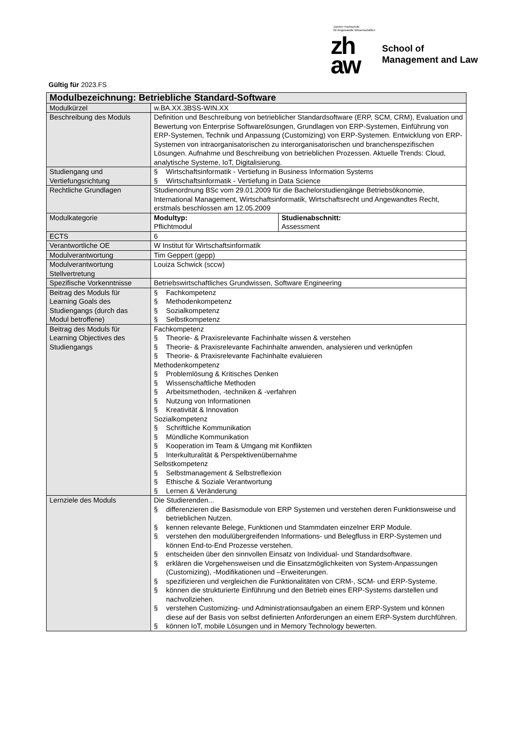Gültig für 2023.FS
Zürcher Hochschule
für Angewandte Wissenschaften
zh
aw
School of
Management and Law
| Modulbezeichnung: Betriebliche Standard-Software | | |
| --- | --- | --- |
| Modulkürzel | w.BA.XX.3BSS-WIN.XX | |
| Beschreibung des Moduls | Definition und Beschreibung von betrieblicher Standardsoftware (ERP, SCM, CRM), Evaluation und Bewertung von Enterprise Softwarelösungen, Grundlagen von ERP-Systemen, Einführung von ERP-Systemen, Technik und Anpassung (Customizing) von ERP-Systemen. Entwicklung von ERP-Systemen von intraorganisatorischen zu interorganisatorischen und branchenspezifischen Lösungen. Aufnahme und Beschreibung von betrieblichen Prozessen. Aktuelle Trends: Cloud, analytische Systeme, IoT, Digitalisierung. | |
| Studiengang und Vertiefungsrichtung | § Wirtschaftsinformatik - Vertiefung in Business Information Systems § Wirtschaftsinformatik - Vertiefung in Data Science | |
| Rechtliche Grundlagen | Studienordnung BSc vom 29.01.2009 für die Bachelorstudiengänge Betriebsökonomie, International Management, Wirtschaftsinformatik, Wirtschaftsrecht und Angewandtes Recht, erstmals beschlossen am 12.05.2009 | |
| Modulkategorie | Modultyp: Pflichtmodul | Studienabschnitt: Assessment |
| ECTS | 6 | |
| Verantwortliche OE | W Institut für Wirtschaftsinformatik | |
| Modulverantwortung | Tim Geppert (gepp) | |
| Modulverantwortung Stellvertretung | Louiza Schwick (sccw) | |
| Spezifische Vorkenntnisse | Betriebswirtschaftliches Grundwissen, Software Engineering | |
| Beitrag des Moduls für Learning Goals des Studiengangs (durch das Modul betroffene) | § Fachkompetenz § Methodenkompetenz § Sozialkompetenz § Selbstkompetenz | |
| Beitrag des Moduls für Learning Objectives des Studiengangs | Fachkompetenz § Theorie- & Praxisrelevante Fachinhalte wissen & verstehen § Theorie- & Praxisrelevante Fachinhalte anwenden, analysieren und verknüpfen § Theorie- & Praxisrelevante Fachinhalte evaluieren Methodenkompetenz § Problemlösung & Kritisches Denken § Wissenschaftliche Methoden § Arbeitsmethoden, -techniken & -verfahren § Nutzung von Informationen § Kreativität & Innovation Sozialkompetenz § Schriftliche Kommunikation § Mündliche Kommunikation § Kooperation im Team & Umgang mit Konflikten § Interkulturalität & Perspektivenübernahme Selbstkompetenz § Selbstmanagement & Selbstreflexion § Ethische & Soziale Verantwortung § Lernen & Veränderung | |
| Lernziele des Moduls | Die Studierenden... § differenzieren die Basismodule von ERP Systemen und verstehen deren Funktionsweise und betrieblichen Nutzen. § kennen relevante Belege, Funktionen und Stammdaten einzelner ERP Module. § verstehen den modulübergreifenden Informations- und Belegfluss in ERP-Systemen und können End-to-End Prozesse verstehen. § entscheiden über den sinnvollen Einsatz von Individual- und Standardsoftware. § erklären die Vorgehensweisen und die Einsatzmöglichkeiten von System-Anpassungen (Customizing), -Modifikationen und –Erweiterungen. § spezifizieren und vergleichen die Funktionalitäten von CRM-, SCM- und ERP-Systeme. § können die strukturierte Einführung und den Betrieb eines ERP-Systems darstellen und nachvollziehen. § verstehen Customizing- und Administrationsaufgaben an einem ERP-System und können diese auf der Basis von selbst definierten Anforderungen an einem ERP-System durchführen. § können IoT, mobile Lösungen und in Memory Technology bewerten. | |